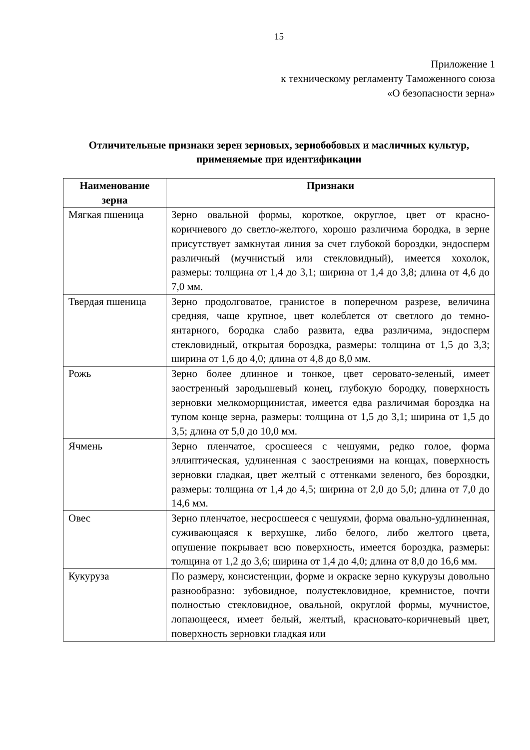15
Приложение 1
к техническому регламенту Таможенного союза
«О безопасности зерна»
Отличительные признаки зерен зерновых, зернобобовых и масличных культур, применяемые при идентификации
| Наименование зерна | Признаки |
| --- | --- |
| Мягкая пшеница | Зерно овальной формы, короткое, округлое, цвет от красно-коричневого до светло-желтого, хорошо различима бородка, в зерне присутствует замкнутая линия за счет глубокой бороздки, эндосперм различный (мучнистый или стекловидный), имеется хохолок, размеры: толщина от 1,4 до 3,1; ширина от 1,4 до 3,8; длина от 4,6 до 7,0 мм. |
| Твердая пшеница | Зерно продолговатое, гранистое в поперечном разрезе, величина средняя, чаще крупное, цвет колеблется от светлого до темно-янтарного, бородка слабо развита, едва различима, эндосперм стекловидный, открытая бороздка, размеры: толщина от 1,5 до 3,3; ширина от 1,6 до 4,0; длина от 4,8 до 8,0 мм. |
| Рожь | Зерно более длинное и тонкое, цвет серовато-зеленый, имеет заостренный зародышевый конец, глубокую бородку, поверхность зерновки мелкоморщинистая, имеется едва различимая бороздка на тупом конце зерна, размеры: толщина от 1,5 до 3,1; ширина от 1,5 до 3,5; длина от 5,0 до 10,0 мм. |
| Ячмень | Зерно пленчатое, сросшееся с чешуями, редко голое, форма эллиптическая, удлиненная с заострениями на концах, поверхность зерновки гладкая, цвет желтый с оттенками зеленого, без бороздки, размеры: толщина от 1,4 до 4,5; ширина от 2,0 до 5,0; длина от 7,0 до 14,6 мм. |
| Овес | Зерно пленчатое, несросшееся с чешуями, форма овально-удлиненная, суживающаяся к верхушке, либо белого, либо желтого цвета, опушение покрывает всю поверхность, имеется бороздка, размеры: толщина от 1,2 до 3,6; ширина от 1,4 до 4,0; длина от 8,0 до 16,6 мм. |
| Кукуруза | По размеру, консистенции, форме и окраске зерно кукурузы довольно разнообразно: зубовидное, полустекловидное, кремнистое, почти полностью стекловидное, овальной, округлой формы, мучнистое, лопающееся, имеет белый, желтый, красновато-коричневый цвет, поверхность зерновки гладкая или |